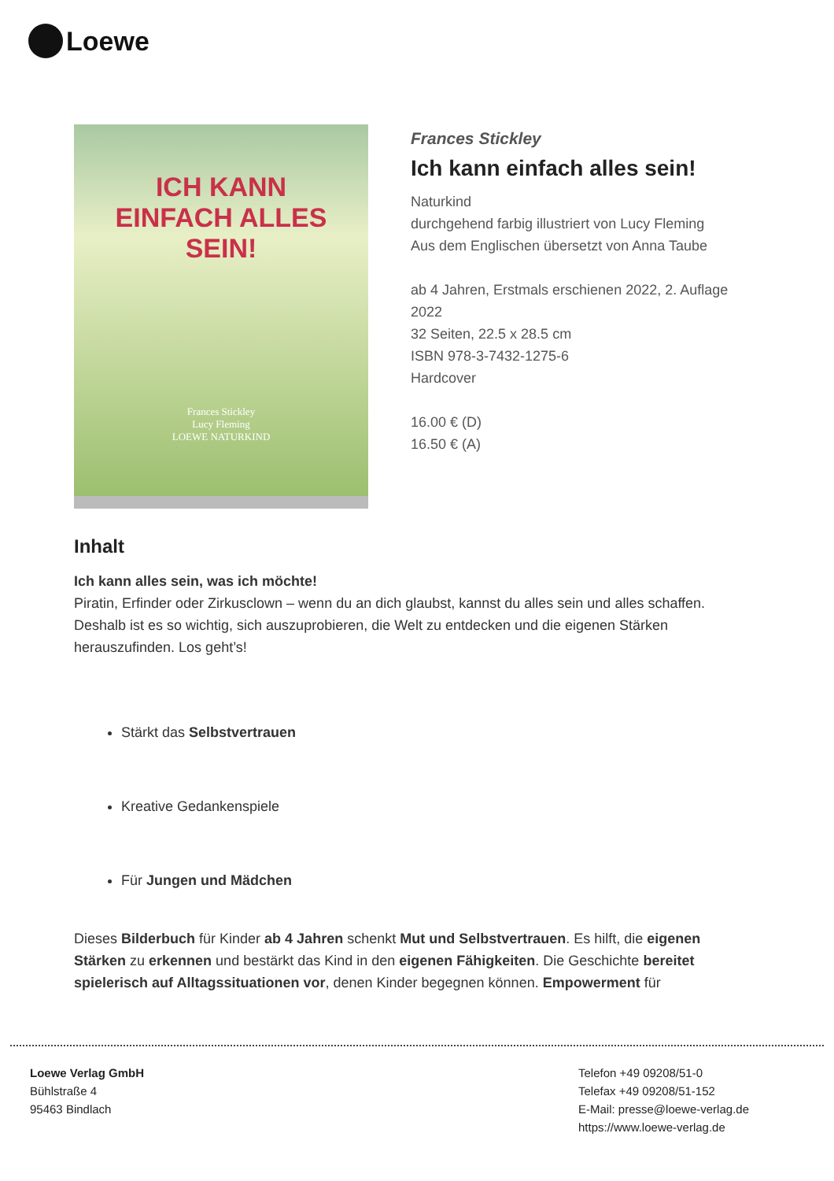Loewe
ICH KANN
EINFACH ALLES
SEIN!
Frances Stickley
Lucy Fleming
LOEWE NATURKIND
Frances Stickley
Ich kann einfach alles sein!
Naturkind
durchgehend farbig illustriert von Lucy Fleming
Aus dem Englischen übersetzt von Anna Taube
ab 4 Jahren, Erstmals erschienen 2022, 2. Auflage
2022
32 Seiten, 22.5 x 28.5 cm
ISBN 978-3-7432-1275-6
Hardcover
16.00 € (D)
16.50 € (A)
Inhalt
Ich kann alles sein, was ich möchte!
Piratin, Erfinder oder Zirkusclown – wenn du an dich glaubst, kannst du alles sein und alles schaffen. Deshalb ist es so wichtig, sich auszuprobieren, die Welt zu entdecken und die eigenen Stärken herauszufinden. Los geht’s!
Stärkt das Selbstvertrauen
Kreative Gedankenspiele
Für Jungen und Mädchen
Dieses Bilderbuch für Kinder ab 4 Jahren schenkt Mut und Selbstvertrauen. Es hilft, die eigenen Stärken zu erkennen und bestärkt das Kind in den eigenen Fähigkeiten. Die Geschichte bereitet spielerisch auf Alltagssituationen vor, denen Kinder begegnen können. Empowerment für
Loewe Verlag GmbH
Bühlstraße 4
95463 Bindlach
Telefon +49 09208/51-0
Telefax +49 09208/51-152
E-Mail: presse@loewe-verlag.de
https://www.loewe-verlag.de